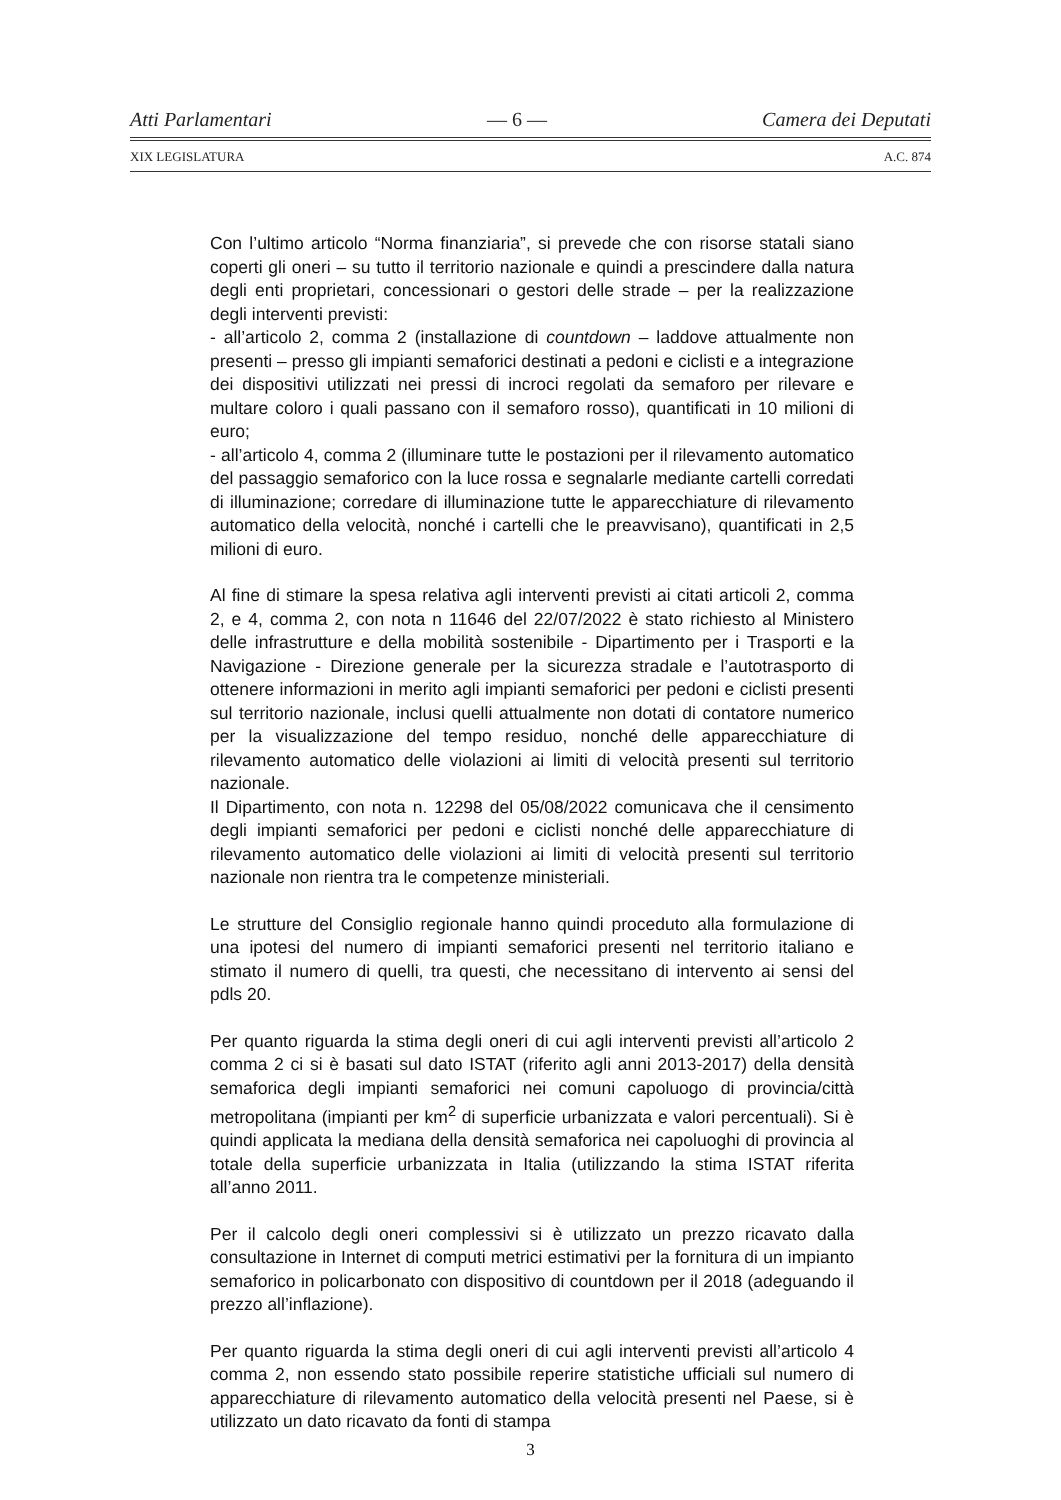Atti Parlamentari — 6 — Camera dei Deputati
XIX LEGISLATURA A.C. 874
Con l’ultimo articolo “Norma finanziaria”, si prevede che con risorse statali siano coperti gli oneri – su tutto il territorio nazionale e quindi a prescindere dalla natura degli enti proprietari, concessionari o gestori delle strade – per la realizzazione degli interventi previsti:
- all’articolo 2, comma 2 (installazione di countdown – laddove attualmente non presenti – presso gli impianti semaforici destinati a pedoni e ciclisti e a integrazione dei dispositivi utilizzati nei pressi di incroci regolati da semaforo per rilevare e multare coloro i quali passano con il semaforo rosso), quantificati in 10 milioni di euro;
- all’articolo 4, comma 2 (illuminare tutte le postazioni per il rilevamento automatico del passaggio semaforico con la luce rossa e segnalarle mediante cartelli corredati di illuminazione; corredare di illuminazione tutte le apparecchiature di rilevamento automatico della velocità, nonché i cartelli che le preavvisano), quantificati in 2,5 milioni di euro.
Al fine di stimare la spesa relativa agli interventi previsti ai citati articoli 2, comma 2, e 4, comma 2, con nota n 11646 del 22/07/2022 è stato richiesto al Ministero delle infrastrutture e della mobilità sostenibile - Dipartimento per i Trasporti e la Navigazione - Direzione generale per la sicurezza stradale e l’autotrasporto di ottenere informazioni in merito agli impianti semaforici per pedoni e ciclisti presenti sul territorio nazionale, inclusi quelli attualmente non dotati di contatore numerico per la visualizzazione del tempo residuo, nonché delle apparecchiature di rilevamento automatico delle violazioni ai limiti di velocità presenti sul territorio nazionale.
Il Dipartimento, con nota n. 12298 del 05/08/2022 comunicava che il censimento degli impianti semaforici per pedoni e ciclisti nonché delle apparecchiature di rilevamento automatico delle violazioni ai limiti di velocità presenti sul territorio nazionale non rientra tra le competenze ministeriali.
Le strutture del Consiglio regionale hanno quindi proceduto alla formulazione di una ipotesi del numero di impianti semaforici presenti nel territorio italiano e stimato il numero di quelli, tra questi, che necessitano di intervento ai sensi del pdls 20.
Per quanto riguarda la stima degli oneri di cui agli interventi previsti all’articolo 2 comma 2 ci si è basati sul dato ISTAT (riferito agli anni 2013-2017) della densità semaforica degli impianti semaforici nei comuni capoluogo di provincia/città metropolitana (impianti per km<sup>2</sup> di superficie urbanizzata e valori percentuali). Si è quindi applicata la mediana della densità semaforica nei capoluoghi di provincia al totale della superficie urbanizzata in Italia (utilizzando la stima ISTAT riferita all’anno 2011.
Per il calcolo degli oneri complessivi si è utilizzato un prezzo ricavato dalla consultazione in Internet di computi metrici estimativi per la fornitura di un impianto semaforico in policarbonato con dispositivo di countdown per il 2018 (adeguando il prezzo all’inflazione).
Per quanto riguarda la stima degli oneri di cui agli interventi previsti all’articolo 4 comma 2, non essendo stato possibile reperire statistiche ufficiali sul numero di apparecchiature di rilevamento automatico della velocità presenti nel Paese, si è utilizzato un dato ricavato da fonti di stampa
3